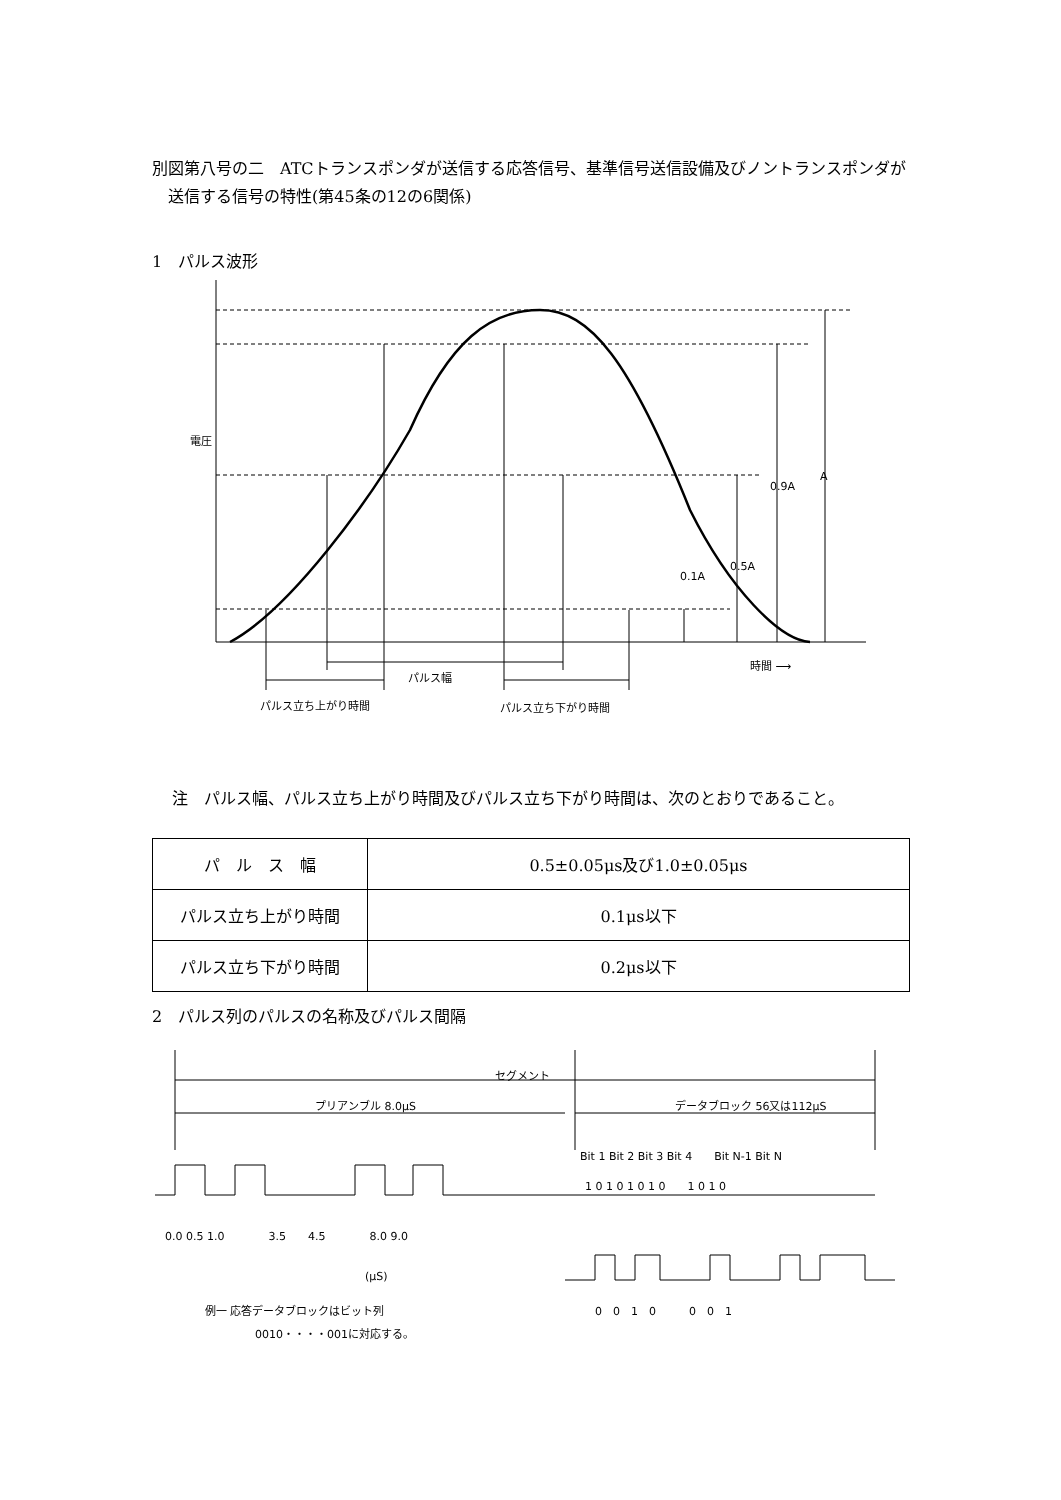別図第八号の二　ATCトランスポンダが送信する応答信号、基準信号送信設備及びノントランスポンダが送信する信号の特性(第45条の12の6関係)
1　パルス波形
パルス幅
パルス立ち上がり時間
パルス立ち下がり時間
時間 ⟶
電圧
0.9A
A
0.5A
0.1A
注　パルス幅、パルス立ち上がり時間及びパルス立ち下がり時間は、次のとおりであること。
| パ ル ス 幅 | 0.5±0.05μs及び1.0±0.05μs |
| パルス立ち上がり時間 | 0.1μs以下 |
| パルス立ち下がり時間 | 0.2μs以下 |
2　パルス列のパルスの名称及びパルス間隔
セグメント
プリアンブル 8.0μS
データブロック 56又は112μS
Bit 1 Bit 2 Bit 3 Bit 4　　Bit N-1 Bit N
1 0 1 0 1 0 1 0　　1 0 1 0
0.0 0.5 1.0　　　　3.5　　4.5　　　　8.0 9.0
(μS)
0　0　1　0　　　0　0　1
例一 応答データブロックはビット列
0010・・・・001に対応する。